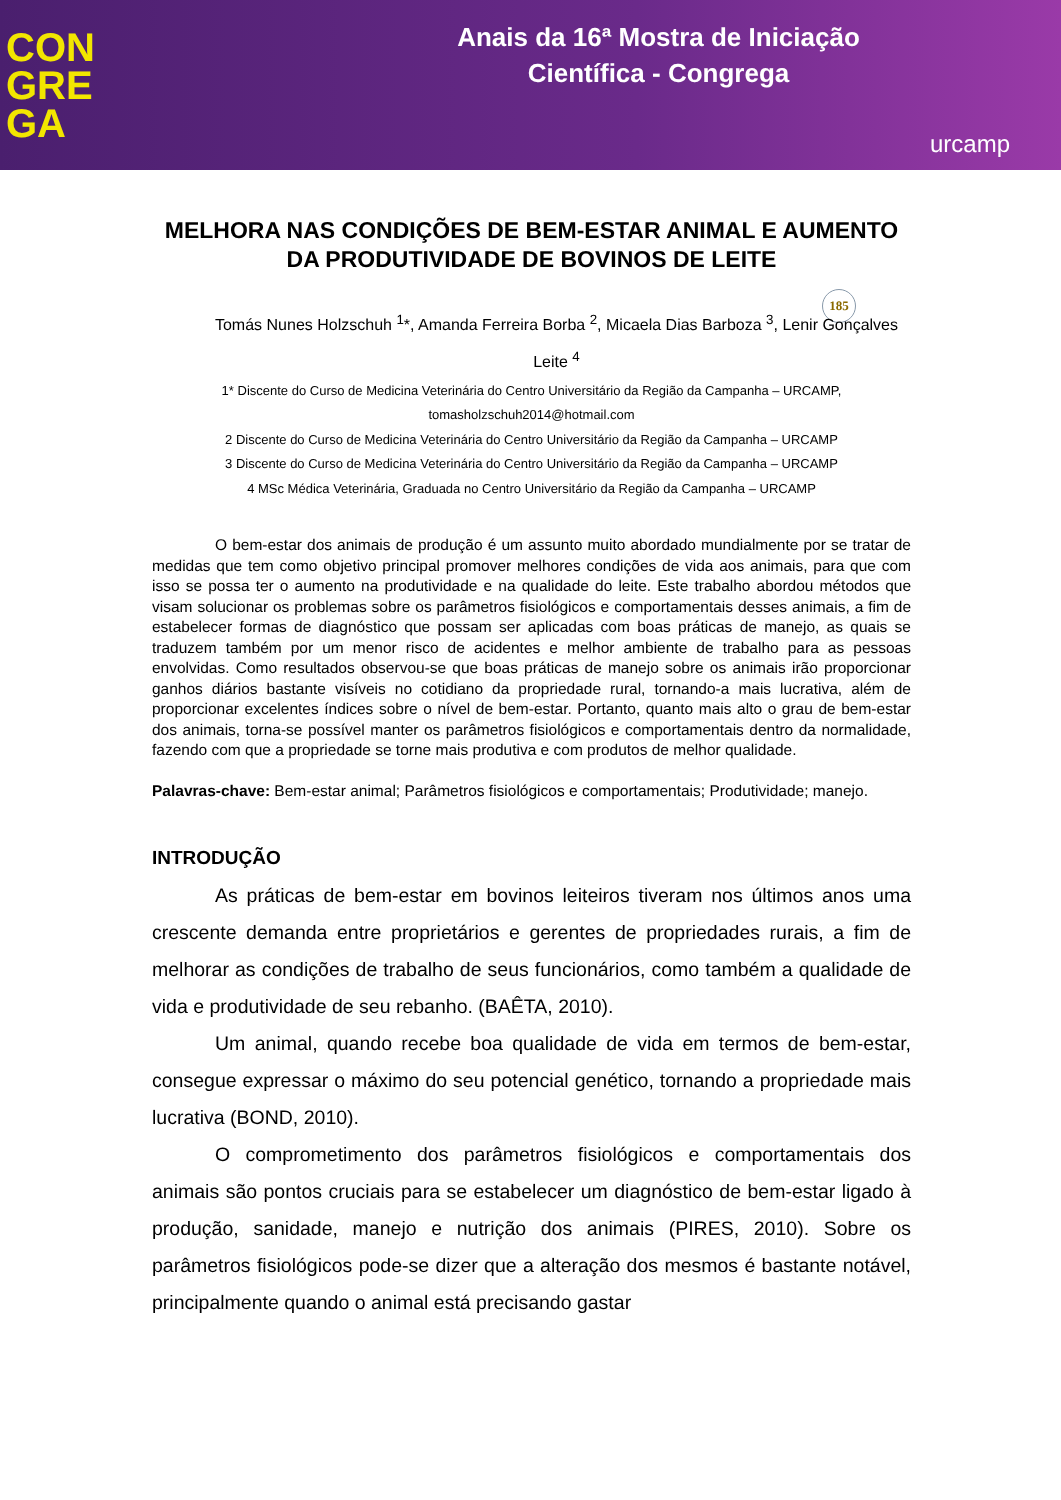CON
GRE
GA
Anais da 16ª Mostra de Iniciação
Científica - Congrega
urcamp
MELHORA NAS CONDIÇÕES DE BEM-ESTAR ANIMAL E AUMENTO DA PRODUTIVIDADE DE BOVINOS DE LEITE
Tomás Nunes Holzschuh <sup>1</sup>*, Amanda Ferreira Borba <sup>2</sup>, Micaela Dias Barboza <sup>3</sup>, Lenir Gonçalves Leite <sup>4</sup>
185
1* Discente do Curso de Medicina Veterinária do Centro Universitário da Região da Campanha – URCAMP,
tomasholzschuh2014@hotmail.com
2 Discente do Curso de Medicina Veterinária do Centro Universitário da Região da Campanha – URCAMP
3 Discente do Curso de Medicina Veterinária do Centro Universitário da Região da Campanha – URCAMP
4 MSc Médica Veterinária, Graduada no Centro Universitário da Região da Campanha – URCAMP
O bem-estar dos animais de produção é um assunto muito abordado mundialmente por se tratar de medidas que tem como objetivo principal promover melhores condições de vida aos animais, para que com isso se possa ter o aumento na produtividade e na qualidade do leite. Este trabalho abordou métodos que visam solucionar os problemas sobre os parâmetros fisiológicos e comportamentais desses animais, a fim de estabelecer formas de diagnóstico que possam ser aplicadas com boas práticas de manejo, as quais se traduzem também por um menor risco de acidentes e melhor ambiente de trabalho para as pessoas envolvidas. Como resultados observou-se que boas práticas de manejo sobre os animais irão proporcionar ganhos diários bastante visíveis no cotidiano da propriedade rural, tornando-a mais lucrativa, além de proporcionar excelentes índices sobre o nível de bem-estar. Portanto, quanto mais alto o grau de bem-estar dos animais, torna-se possível manter os parâmetros fisiológicos e comportamentais dentro da normalidade, fazendo com que a propriedade se torne mais produtiva e com produtos de melhor qualidade.
Palavras-chave: Bem-estar animal; Parâmetros fisiológicos e comportamentais; Produtividade; manejo.
INTRODUÇÃO
As práticas de bem-estar em bovinos leiteiros tiveram nos últimos anos uma crescente demanda entre proprietários e gerentes de propriedades rurais, a fim de melhorar as condições de trabalho de seus funcionários, como também a qualidade de vida e produtividade de seu rebanho. (BAÊTA, 2010).
Um animal, quando recebe boa qualidade de vida em termos de bem-estar, consegue expressar o máximo do seu potencial genético, tornando a propriedade mais lucrativa (BOND, 2010).
O comprometimento dos parâmetros fisiológicos e comportamentais dos animais são pontos cruciais para se estabelecer um diagnóstico de bem-estar ligado à produção, sanidade, manejo e nutrição dos animais (PIRES, 2010). Sobre os parâmetros fisiológicos pode-se dizer que a alteração dos mesmos é bastante notável, principalmente quando o animal está precisando gastar